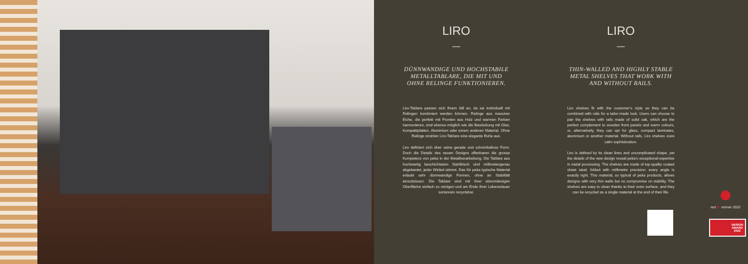LIRO
—
DÜNNWANDIGE UND HOCHSTABILE METALLTABLARE, DIE MIT UND OHNE RELINGE FUNKTIONIEREN.
Liro-Tablare passen sich Ihrem Stil an, da sie individuell mit Relingen kombiniert werden können. Relinge aus massiver Eiche, die perfekt mit Fronten aus Holz und warmen Farben harmonieren, sind ebenso möglich wie die Bestückung mit Glas, Kompaktplatten, Aluminium oder einem anderen Material. Ohne Relinge strahlen Liro-Tablare eine elegante Ruhe aus.
Liro definiert sich über seine gerade und schnörkellose Form. Doch die Details des neuen Designs offenbaren die grosse Kompetenz von peka in der Metallverarbeitung. Die Tablare aus hochwertig beschichtetem Stahlblech sind millimetergenau abgekantet, jeder Winkel stimmt. Das für peka typische Material erlaubt sehr dünnwandige Formen, ohne an Stabilität einzubüssen. Die Tablare sind mit ihrer ebenmässigen Oberfläche einfach zu reinigen und am Ende ihrer Lebensdauer sortenrein recyclebar.
LIRO
—
THIN-WALLED AND HIGHLY STABLE METAL SHELVES THAT WORK WITH AND WITHOUT RAILS.
Liro shelves fit with the customer’s style as they can be combined with rails for a tailor-made look. Users can choose to pair the shelves with rails made of solid oak, which are the perfect complement to wooden front panels and warm colours, or, alternatively, they can opt for glass, compact laminates, aluminium or another material. Without rails, Liro shelves ooze calm sophistication.
Liro is defined by its clean lines and uncomplicated shape, yet the details of the new design reveal peka’s exceptional expertise in metal processing. The shelves are made of top-quality coated sheet steel, folded with millimetre precision: every angle is exactly right. This material, so typical of peka products, allows designs with very thin walls but no compromise on stability. The shelves are easy to clean thanks to their even surface, and they can be recycled as a single material at the end of their life.
reddot winner 2022
DESIGN
AWARD
2022